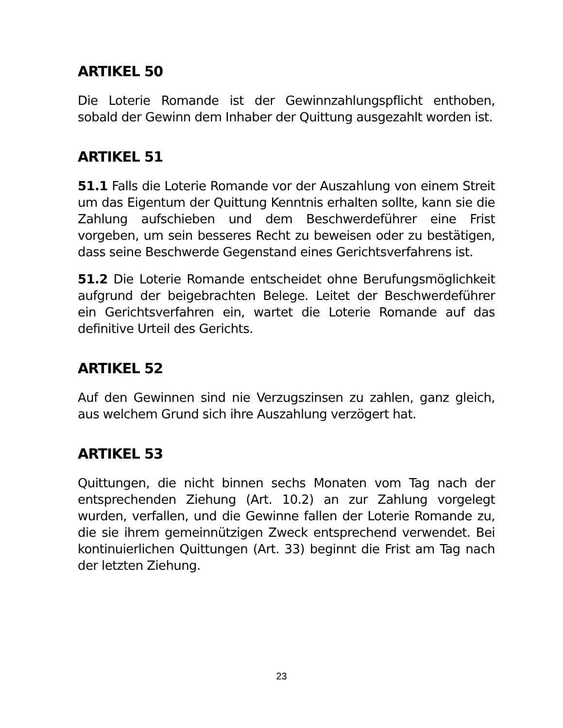ARTIKEL 50
Die Loterie Romande ist der Gewinnzahlungspflicht enthoben, sobald der Gewinn dem Inhaber der Quittung ausgezahlt worden ist.
ARTIKEL 51
51.1 Falls die Loterie Romande vor der Auszahlung von einem Streit um das Eigentum der Quittung Kenntnis erhalten sollte, kann sie die Zahlung aufschieben und dem Beschwerdeführer eine Frist vorgeben, um sein besseres Recht zu beweisen oder zu bestätigen, dass seine Beschwerde Gegenstand eines Gerichtsverfahrens ist.
51.2 Die Loterie Romande entscheidet ohne Berufungsmöglichkeit aufgrund der beigebrachten Belege. Leitet der Beschwerdeführer ein Gerichtsverfahren ein, wartet die Loterie Romande auf das definitive Urteil des Gerichts.
ARTIKEL 52
Auf den Gewinnen sind nie Verzugszinsen zu zahlen, ganz gleich, aus welchem Grund sich ihre Auszahlung verzögert hat.
ARTIKEL 53
Quittungen, die nicht binnen sechs Monaten vom Tag nach der entsprechenden Ziehung (Art. 10.2) an zur Zahlung vorgelegt wurden, verfallen, und die Gewinne fallen der Loterie Romande zu, die sie ihrem gemeinnützigen Zweck entsprechend verwendet. Bei kontinuierlichen Quittungen (Art. 33) beginnt die Frist am Tag nach der letzten Ziehung.
23